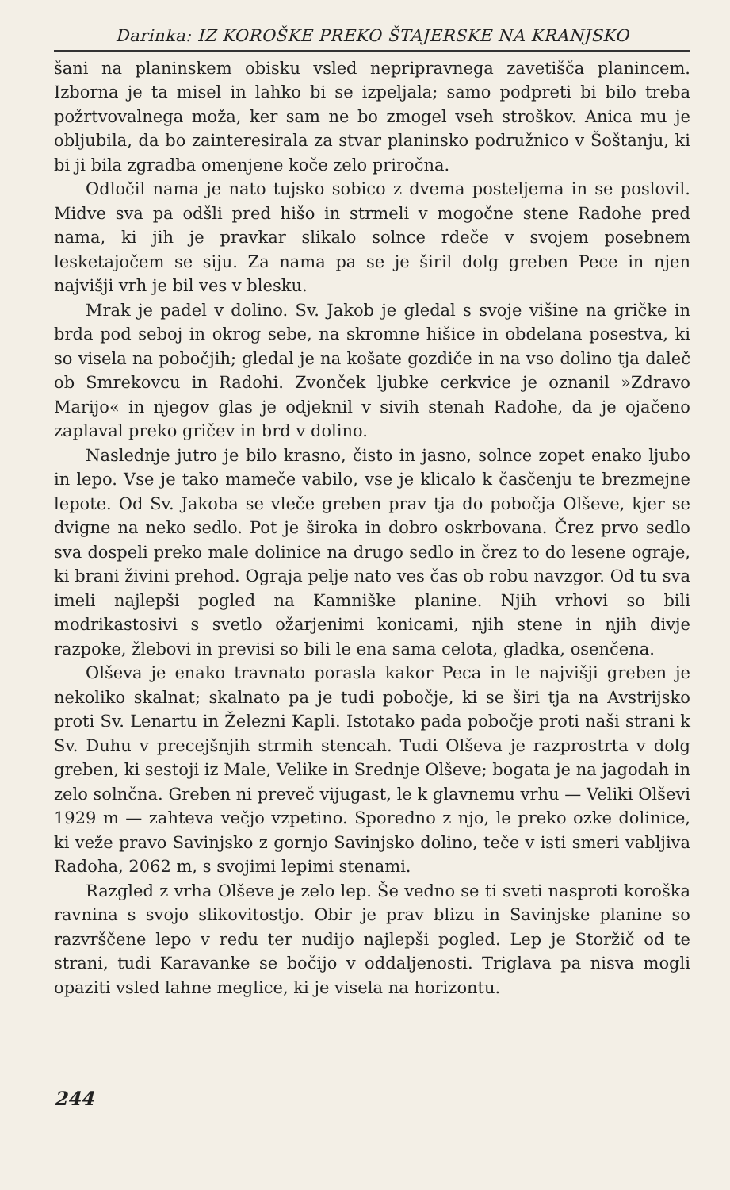Darinka: IZ KOROŠKE PREKO ŠTAJERSKE NA KRANJSKO
šani na planinskem obisku vsled nepripravnega zavetišča planincem. Izborna je ta misel in lahko bi se izpeljala; samo podpreti bi bilo treba požrtvovalnega moža, ker sam ne bo zmogel vseh stroškov. Anica mu je obljubila, da bo zainteresirala za stvar planinsko podružnico v Šoštanju, ki bi ji bila zgradba omenjene koče zelo priročna.
Odločil nama je nato tujsko sobico z dvema posteljema in se poslovil. Midve sva pa odšli pred hišo in strmeli v mogočne stene Radohe pred nama, ki jih je pravkar slikalo solnce rdeče v svojem posebnem lesketajočem se siju. Za nama pa se je širil dolg greben Pece in njen najvišji vrh je bil ves v blesku.
Mrak je padel v dolino. Sv. Jakob je gledal s svoje višine na gričke in brda pod seboj in okrog sebe, na skromne hišice in obdelana posestva, ki so visela na pobočjih; gledal je na košate gozdiče in na vso dolino tja daleč ob Smrekovcu in Radohi. Zvonček ljubke cerkvice je oznanil »Zdravo Marijo« in njegov glas je odjeknil v sivih stenah Radohe, da je ojačeno zaplaval preko gričev in brd v dolino.
Naslednje jutro je bilo krasno, čisto in jasno, solnce zopet enako ljubo in lepo. Vse je tako mameče vabilo, vse je klicalo k časčenju te brezmejne lepote. Od Sv. Jakoba se vleče greben prav tja do pobočja Olševe, kjer se dvigne na neko sedlo. Pot je široka in dobro oskrbovana. Črez prvo sedlo sva dospeli preko male dolinice na drugo sedlo in črez to do lesene ograje, ki brani živini prehod. Ograja pelje nato ves čas ob robu navzgor. Od tu sva imeli najlepši pogled na Kamniške planine. Njih vrhovi so bili modrikastosivi s svetlo ožarjenimi konicami, njih stene in njih divje razpoke, žlebovi in previsi so bili le ena sama celota, gladka, osenčena.
Olševa je enako travnato porasla kakor Peca in le najvišji greben je nekoliko skalnat; skalnato pa je tudi pobočje, ki se širi tja na Avstrijsko proti Sv. Lenartu in Železni Kapli. Istotako pada pobočje proti naši strani k Sv. Duhu v precejšnjih strmih stencah. Tudi Olševa je razprostrta v dolg greben, ki sestoji iz Male, Velike in Srednje Olševe; bogata je na jagodah in zelo solnčna. Greben ni preveč vijugast, le k glavnemu vrhu — Veliki Olševi 1929 m — zahteva večjo vzpetino. Sporedno z njo, le preko ozke dolinice, ki veže pravo Savinjsko z gornjo Savinjsko dolino, teče v isti smeri vabljiva Radoha, 2062 m, s svojimi lepimi stenami.
Razgled z vrha Olševe je zelo lep. Še vedno se ti sveti nasproti koroška ravnina s svojo slikovitostjo. Obir je prav blizu in Savinjske planine so razvrščene lepo v redu ter nudijo najlepši pogled. Lep je Storžič od te strani, tudi Karavanke se bočijo v oddaljenosti. Triglava pa nisva mogli opaziti vsled lahne meglice, ki je visela na horizontu.
244